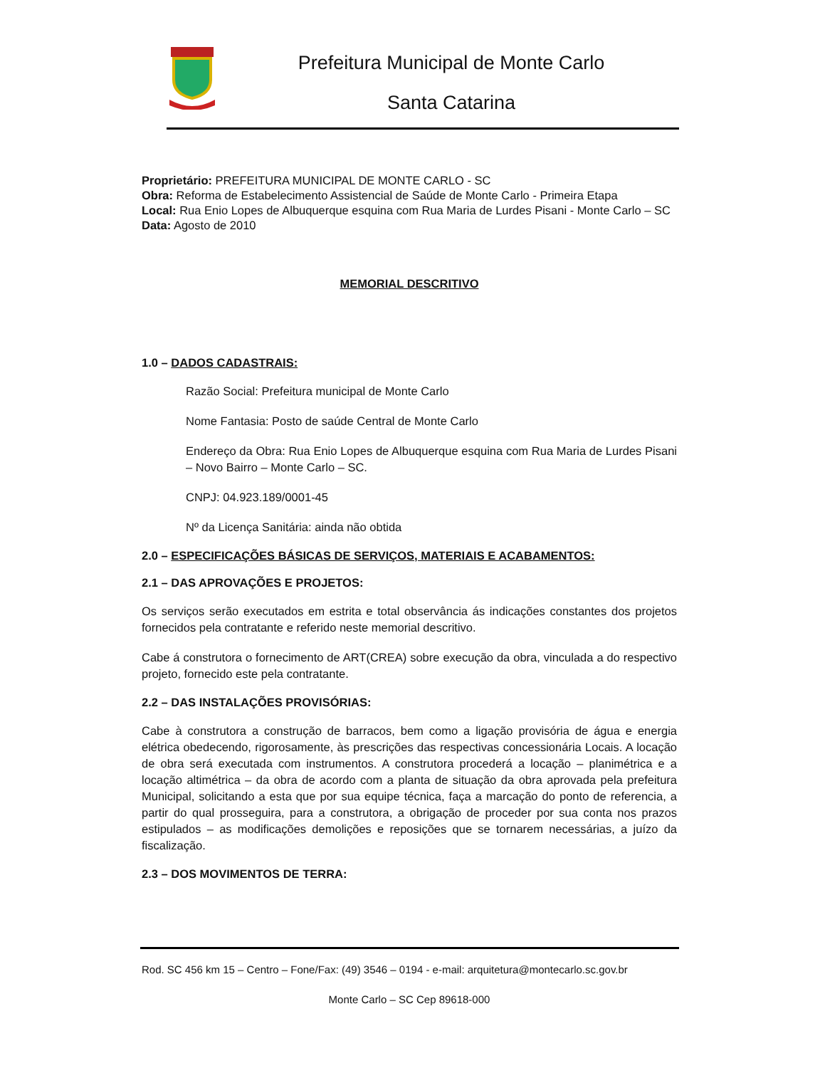Prefeitura Municipal de Monte Carlo
Santa Catarina
Proprietário: PREFEITURA MUNICIPAL DE MONTE CARLO - SC
Obra: Reforma de Estabelecimento Assistencial de Saúde de Monte Carlo - Primeira Etapa
Local: Rua Enio Lopes de Albuquerque esquina com Rua Maria de Lurdes Pisani - Monte Carlo – SC
Data: Agosto de 2010
MEMORIAL DESCRITIVO
1.0 – DADOS CADASTRAIS:
Razão Social: Prefeitura municipal de Monte Carlo
Nome Fantasia: Posto de saúde Central de Monte Carlo
Endereço da Obra: Rua Enio Lopes de Albuquerque esquina com Rua Maria de Lurdes Pisani – Novo Bairro – Monte Carlo – SC.
CNPJ: 04.923.189/0001-45
Nº da Licença Sanitária: ainda não obtida
2.0 – ESPECIFICAÇÕES BÁSICAS DE SERVIÇOS, MATERIAIS E ACABAMENTOS:
2.1 – DAS APROVAÇÕES E PROJETOS:
Os serviços serão executados em estrita e total observância ás indicações constantes dos projetos fornecidos pela contratante e referido neste memorial descritivo.
Cabe á construtora o fornecimento de ART(CREA) sobre execução da obra, vinculada a do respectivo projeto, fornecido este pela contratante.
2.2 – DAS INSTALAÇÕES PROVISÓRIAS:
Cabe à construtora a construção de barracos, bem como a ligação provisória de água e energia elétrica obedecendo, rigorosamente, às prescrições das respectivas concessionária Locais. A locação de obra será executada com instrumentos. A construtora procederá a locação – planimétrica e a locação altimétrica – da obra de acordo com a planta de situação da obra aprovada pela prefeitura Municipal, solicitando a esta que por sua equipe técnica, faça a marcação do ponto de referencia, a partir do qual prosseguira, para a construtora, a obrigação de proceder por sua conta nos prazos estipulados – as modificações demolições e reposições que se tornarem necessárias, a juízo da fiscalização.
2.3 – DOS MOVIMENTOS DE TERRA:
Rod. SC 456 km 15 – Centro – Fone/Fax: (49) 3546 – 0194 - e-mail: arquitetura@montecarlo.sc.gov.br
Monte Carlo – SC Cep 89618-000